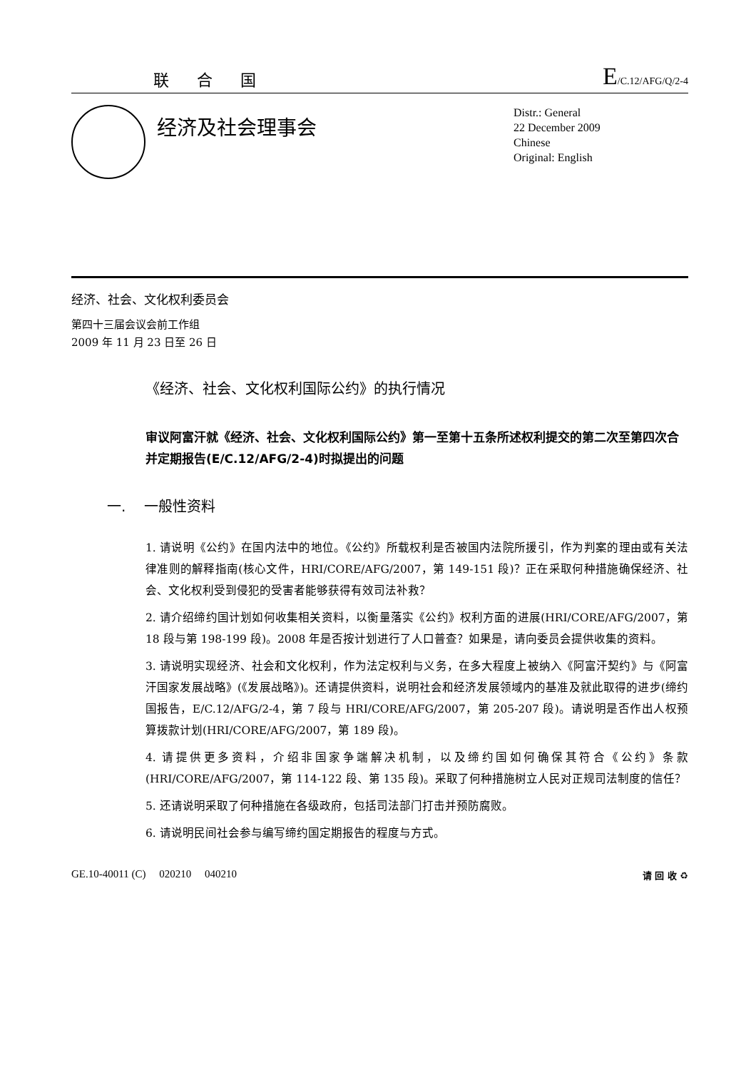联 合 国
E/C.12/AFG/Q/2-4
经济及社会理事会
Distr.: General
22 December 2009
Chinese
Original: English
经济、社会、文化权利委员会
第四十三届会议会前工作组
2009 年 11 月 23 日至 26 日
《经济、社会、文化权利国际公约》的执行情况
审议阿富汗就《经济、社会、文化权利国际公约》第一至第十五条所述权利提交的第二次至第四次合并定期报告(E/C.12/AFG/2-4)时拟提出的问题
一. 一般性资料
1. 请说明《公约》在国内法中的地位。《公约》所载权利是否被国内法院所援引，作为判案的理由或有关法律准则的解释指南(核心文件，HRI/CORE/AFG/2007，第 149-151 段)？正在采取何种措施确保经济、社会、文化权利受到侵犯的受害者能够获得有效司法补救？
2. 请介绍缔约国计划如何收集相关资料，以衡量落实《公约》权利方面的进展(HRI/CORE/AFG/2007，第 18 段与第 198-199 段)。2008 年是否按计划进行了人口普查？如果是，请向委员会提供收集的资料。
3. 请说明实现经济、社会和文化权利，作为法定权利与义务，在多大程度上被纳入《阿富汗契约》与《阿富汗国家发展战略》(《发展战略》)。还请提供资料，说明社会和经济发展领域内的基准及就此取得的进步(缔约国报告，E/C.12/AFG/2-4，第 7 段与 HRI/CORE/AFG/2007，第 205-207 段)。请说明是否作出人权预算拨款计划(HRI/CORE/AFG/2007，第 189 段)。
4. 请提供更多资料，介绍非国家争端解决机制，以及缔约国如何确保其符合《公约》条款(HRI/CORE/AFG/2007，第 114-122 段、第 135 段)。采取了何种措施树立人民对正规司法制度的信任？
5. 还请说明采取了何种措施在各级政府，包括司法部门打击并预防腐败。
6. 请说明民间社会参与编写缔约国定期报告的程度与方式。
GE.10-40011 (C) 020210 040210 请 回 收 ♻